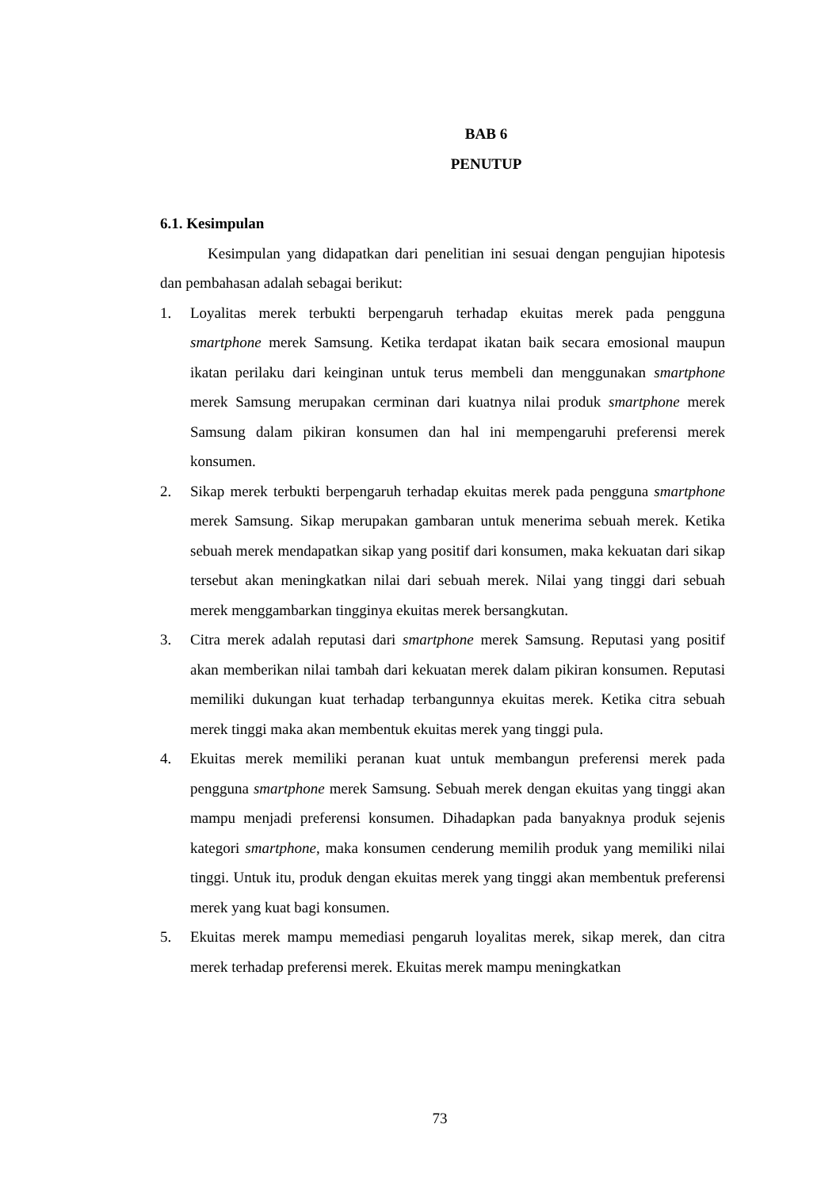BAB 6
PENUTUP
6.1. Kesimpulan
Kesimpulan yang didapatkan dari penelitian ini sesuai dengan pengujian hipotesis dan pembahasan adalah sebagai berikut:
1. Loyalitas merek terbukti berpengaruh terhadap ekuitas merek pada pengguna smartphone merek Samsung. Ketika terdapat ikatan baik secara emosional maupun ikatan perilaku dari keinginan untuk terus membeli dan menggunakan smartphone merek Samsung merupakan cerminan dari kuatnya nilai produk smartphone merek Samsung dalam pikiran konsumen dan hal ini mempengaruhi preferensi merek konsumen.
2. Sikap merek terbukti berpengaruh terhadap ekuitas merek pada pengguna smartphone merek Samsung. Sikap merupakan gambaran untuk menerima sebuah merek. Ketika sebuah merek mendapatkan sikap yang positif dari konsumen, maka kekuatan dari sikap tersebut akan meningkatkan nilai dari sebuah merek. Nilai yang tinggi dari sebuah merek menggambarkan tingginya ekuitas merek bersangkutan.
3. Citra merek adalah reputasi dari smartphone merek Samsung. Reputasi yang positif akan memberikan nilai tambah dari kekuatan merek dalam pikiran konsumen. Reputasi memiliki dukungan kuat terhadap terbangunnya ekuitas merek. Ketika citra sebuah merek tinggi maka akan membentuk ekuitas merek yang tinggi pula.
4. Ekuitas merek memiliki peranan kuat untuk membangun preferensi merek pada pengguna smartphone merek Samsung. Sebuah merek dengan ekuitas yang tinggi akan mampu menjadi preferensi konsumen. Dihadapkan pada banyaknya produk sejenis kategori smartphone, maka konsumen cenderung memilih produk yang memiliki nilai tinggi. Untuk itu, produk dengan ekuitas merek yang tinggi akan membentuk preferensi merek yang kuat bagi konsumen.
5. Ekuitas merek mampu memediasi pengaruh loyalitas merek, sikap merek, dan citra merek terhadap preferensi merek. Ekuitas merek mampu meningkatkan
73